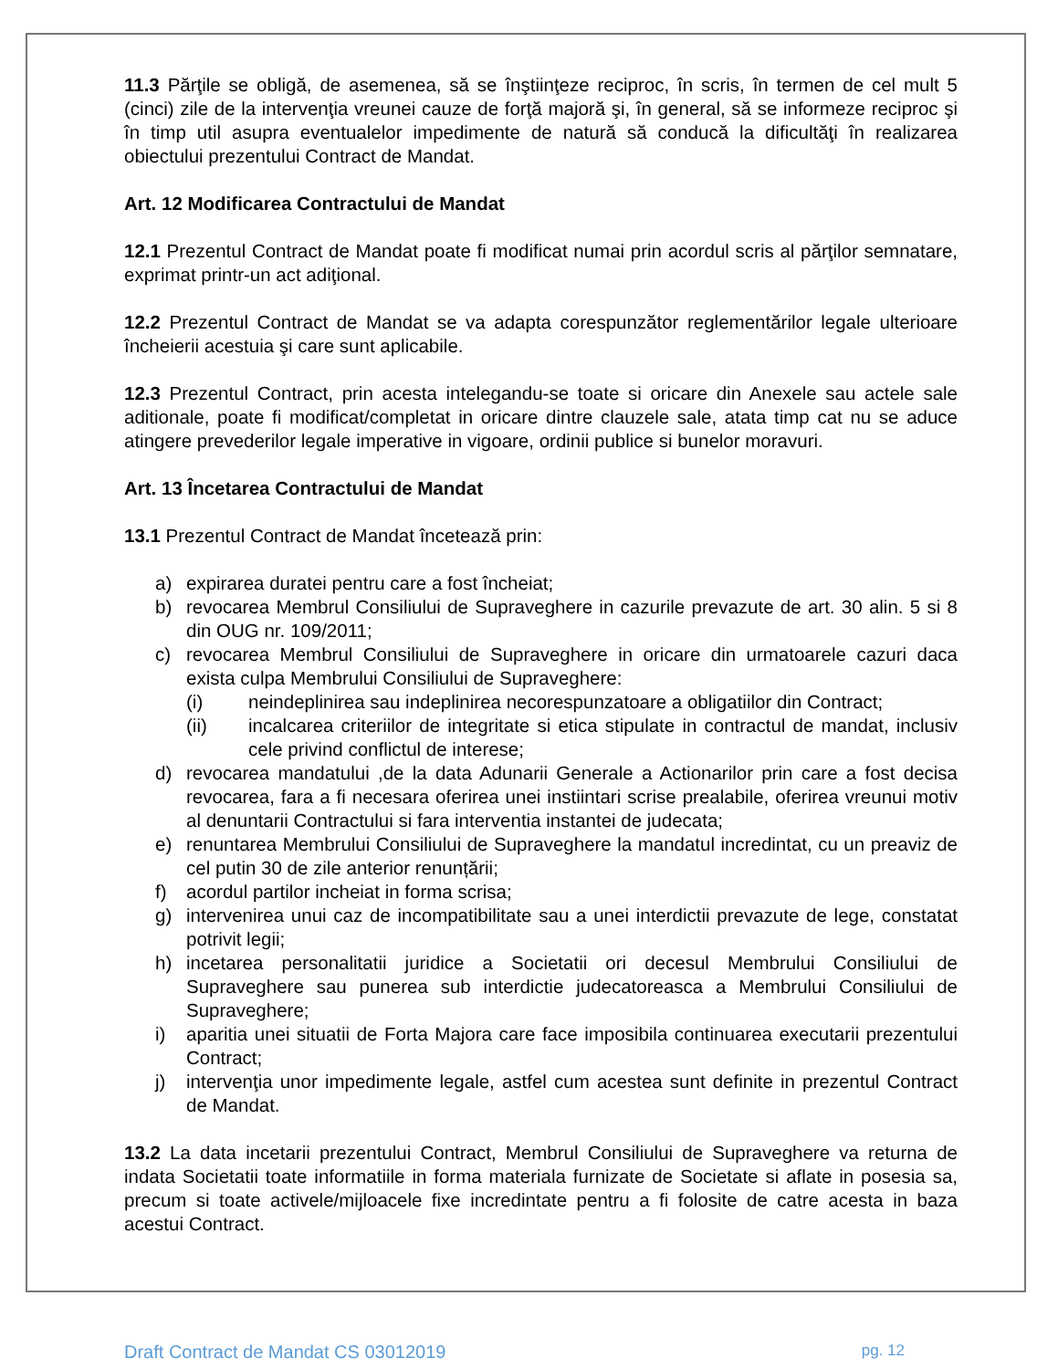11.3 Părţile se obligă, de asemenea, să se înştiinţeze reciproc, în scris, în termen de cel mult 5 (cinci) zile de la intervenţia vreunei cauze de forţă majoră şi, în general, să se informeze reciproc şi în timp util asupra eventualelor impedimente de natură să conducă la dificultăţi în realizarea obiectului prezentului Contract de Mandat.
Art. 12 Modificarea Contractului de Mandat
12.1 Prezentul Contract de Mandat poate fi modificat numai prin acordul scris al părţilor semnatare, exprimat printr-un act adiţional.
12.2 Prezentul Contract de Mandat se va adapta corespunzător reglementărilor legale ulterioare încheierii acestuia şi care sunt aplicabile.
12.3 Prezentul Contract, prin acesta intelegandu-se toate si oricare din Anexele sau actele sale aditionale, poate fi modificat/completat in oricare dintre clauzele sale, atata timp cat nu se aduce atingere prevederilor legale imperative in vigoare, ordinii publice si bunelor moravuri.
Art. 13 Încetarea Contractului de Mandat
13.1 Prezentul Contract de Mandat încetează prin:
a) expirarea duratei pentru care a fost încheiat;
b) revocarea Membrul Consiliului de Supraveghere in cazurile prevazute de art. 30 alin. 5 si 8 din OUG nr. 109/2011;
c) revocarea Membrul Consiliului de Supraveghere in oricare din urmatoarele cazuri daca exista culpa Membrului Consiliului de Supraveghere:
(i) neindeplinirea sau indeplinirea necorespunzatoare a obligatiilor din Contract;
(ii) incalcarea criteriilor de integritate si etica stipulate in contractul de mandat, inclusiv cele privind conflictul de interese;
d) revocarea mandatului ,de la data Adunarii Generale a Actionarilor prin care a fost decisa revocarea, fara a fi necesara oferirea unei instiintari scrise prealabile, oferirea vreunui motiv al denuntarii Contractului si fara interventia instantei de judecata;
e) renuntarea Membrului Consiliului de Supraveghere la mandatul incredintat, cu un preaviz de cel putin 30 de zile anterior renunțării;
f) acordul partilor incheiat in forma scrisa;
g) intervenirea unui caz de incompatibilitate sau a unei interdictii prevazute de lege, constatat potrivit legii;
h) incetarea personalitatii juridice a Societatii ori decesul Membrului Consiliului de Supraveghere sau punerea sub interdictie judecatoreasca a Membrului Consiliului de Supraveghere;
i) aparitia unei situatii de Forta Majora care face imposibila continuarea executarii prezentului Contract;
j) intervenţia unor impedimente legale, astfel cum acestea sunt definite in prezentul Contract de Mandat.
13.2 La data incetarii prezentului Contract, Membrul Consiliului de Supraveghere va returna de indata Societatii toate informatiile in forma materiala furnizate de Societate si aflate in posesia sa, precum si toate activele/mijloacele fixe incredintate pentru a fi folosite de catre acesta in baza acestui Contract.
Draft Contract de Mandat CS 03012019 pg. 12